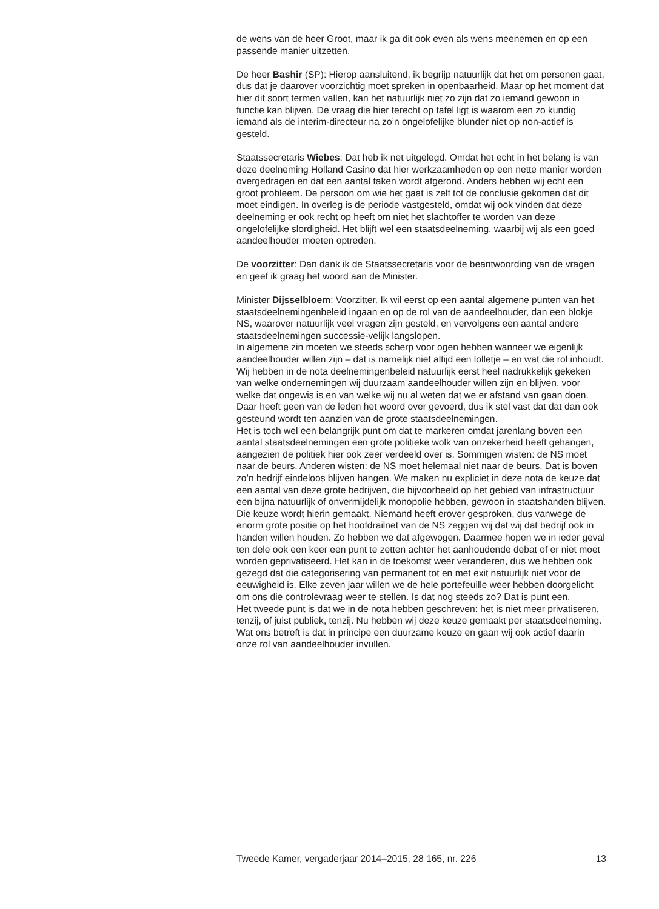de wens van de heer Groot, maar ik ga dit ook even als wens meenemen en op een passende manier uitzetten.
De heer Bashir (SP): Hierop aansluitend, ik begrijp natuurlijk dat het om personen gaat, dus dat je daarover voorzichtig moet spreken in openbaarheid. Maar op het moment dat hier dit soort termen vallen, kan het natuurlijk niet zo zijn dat zo iemand gewoon in functie kan blijven. De vraag die hier terecht op tafel ligt is waarom een zo kundig iemand als de interim-directeur na zo’n ongelofelijke blunder niet op non-actief is gesteld.
Staatssecretaris Wiebes: Dat heb ik net uitgelegd. Omdat het echt in het belang is van deze deelneming Holland Casino dat hier werkzaamheden op een nette manier worden overgedragen en dat een aantal taken wordt afgerond. Anders hebben wij echt een groot probleem. De persoon om wie het gaat is zelf tot de conclusie gekomen dat dit moet eindigen. In overleg is de periode vastgesteld, omdat wij ook vinden dat deze deelneming er ook recht op heeft om niet het slachtoffer te worden van deze ongelofelijke slordigheid. Het blijft wel een staatsdeelneming, waarbij wij als een goed aandeelhouder moeten optreden.
De voorzitter: Dan dank ik de Staatssecretaris voor de beantwoording van de vragen en geef ik graag het woord aan de Minister.
Minister Dijsselbloem: Voorzitter. Ik wil eerst op een aantal algemene punten van het staatsdeelnemingenbeleid ingaan en op de rol van de aandeelhouder, dan een blokje NS, waarover natuurlijk veel vragen zijn gesteld, en vervolgens een aantal andere staatsdeelnemingen successie-velijk langslopen.
In algemene zin moeten we steeds scherp voor ogen hebben wanneer we eigenlijk aandeelhouder willen zijn – dat is namelijk niet altijd een lolletje – en wat die rol inhoudt. Wij hebben in de nota deelnemingenbeleid natuurlijk eerst heel nadrukkelijk gekeken van welke ondernemingen wij duurzaam aandeelhouder willen zijn en blijven, voor welke dat ongewis is en van welke wij nu al weten dat we er afstand van gaan doen. Daar heeft geen van de leden het woord over gevoerd, dus ik stel vast dat dat dan ook gesteund wordt ten aanzien van de grote staatsdeelnemingen.
Het is toch wel een belangrijk punt om dat te markeren omdat jarenlang boven een aantal staatsdeelnemingen een grote politieke wolk van onzekerheid heeft gehangen, aangezien de politiek hier ook zeer verdeeld over is. Sommigen wisten: de NS moet naar de beurs. Anderen wisten: de NS moet helemaal niet naar de beurs. Dat is boven zo’n bedrijf eindeloos blijven hangen. We maken nu expliciet in deze nota de keuze dat een aantal van deze grote bedrijven, die bijvoorbeeld op het gebied van infrastructuur een bijna natuurlijk of onvermijdelijk monopolie hebben, gewoon in staatshanden blijven. Die keuze wordt hierin gemaakt. Niemand heeft erover gesproken, dus vanwege de enorm grote positie op het hoofdrailnet van de NS zeggen wij dat wij dat bedrijf ook in handen willen houden. Zo hebben we dat afgewogen. Daarmee hopen we in ieder geval ten dele ook een keer een punt te zetten achter het aanhoudende debat of er niet moet worden geprivatiseerd. Het kan in de toekomst weer veranderen, dus we hebben ook gezegd dat die categorisering van permanent tot en met exit natuurlijk niet voor de eeuwigheid is. Elke zeven jaar willen we de hele portefeuille weer hebben doorgelicht om ons die controlevraag weer te stellen. Is dat nog steeds zo? Dat is punt een.
Het tweede punt is dat we in de nota hebben geschreven: het is niet meer privatiseren, tenzij, of juist publiek, tenzij. Nu hebben wij deze keuze gemaakt per staatsdeelneming. Wat ons betreft is dat in principe een duurzame keuze en gaan wij ook actief daarin onze rol van aandeelhouder invullen.
Tweede Kamer, vergaderjaar 2014–2015, 28 165, nr. 226 13